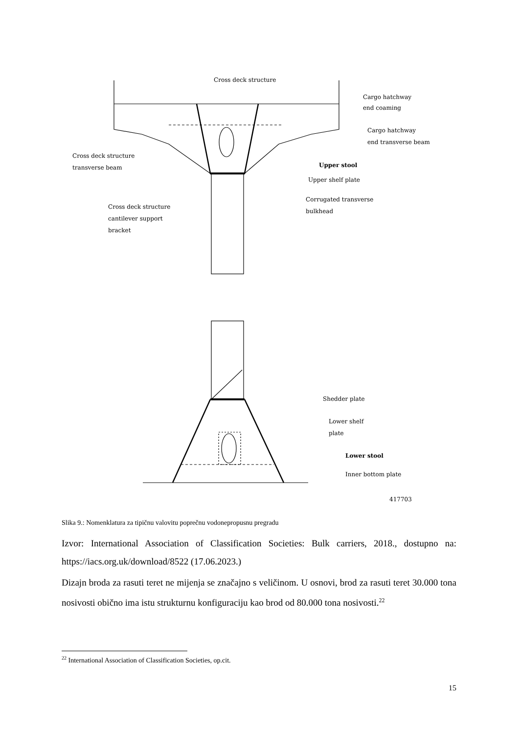Cross deck structure
Cargo hatchway
end coaming
Cargo hatchway
end transverse beam
Cross deck structure
transverse beam
Upper stool
Upper shelf plate
Corrugated transverse
bulkhead
Cross deck structure
cantilever support
bracket
Shedder plate
Lower shelf
plate
Lower stool
Inner bottom plate
417703
Slika 9.: Nomenklatura za tipičnu valovitu poprečnu vodonepropusnu pregradu
Izvor: International Association of Classification Societies: Bulk carriers, 2018., dostupno na: https://iacs.org.uk/download/8522 (17.06.2023.)
Dizajn broda za rasuti teret ne mijenja se značajno s veličinom. U osnovi, brod za rasuti teret 30.000 tona nosivosti obično ima istu strukturnu konfiguraciju kao brod od 80.000 tona nosivosti.<sup>22</sup>
<sup>22</sup> International Association of Classification Societies, op.cit.
15